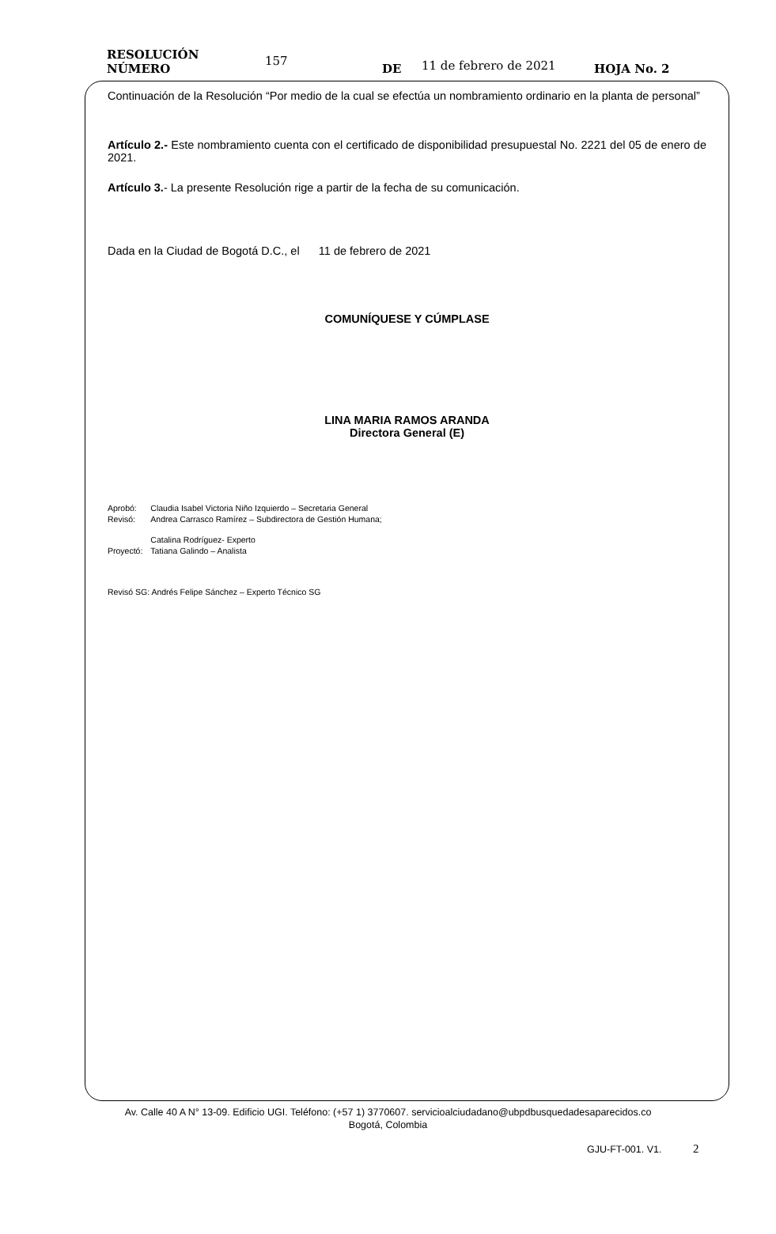RESOLUCIÓN NÚMERO 157 DE 11 de febrero de 2021 HOJA No. 2
Continuación de la Resolución “Por medio de la cual se efectúa un nombramiento ordinario en la planta de personal”
Artículo 2.- Este nombramiento cuenta con el certificado de disponibilidad presupuestal No. 2221 del 05 de enero de 2021.
Artículo 3.- La presente Resolución rige a partir de la fecha de su comunicación.
Dada en la Ciudad de Bogotá D.C., el 11 de febrero de 2021
COMUNÍQUESE Y CÚMPLASE
LINA MARIA RAMOS ARANDA
Directora General (E)
| Aprobó: | Claudia Isabel Victoria Niño Izquierdo – Secretaria General |
| Revisó: | Andrea Carrasco Ramírez – Subdirectora de Gestión Humana; |
| | Catalina Rodríguez- Experto |
| Proyectó: | Tatiana Galindo – Analista |
Revisó SG: Andrés Felipe Sánchez – Experto Técnico SG
Av. Calle 40 A N° 13-09. Edificio UGI. Teléfono: (+57 1) 3770607. servicioalciudadano@ubpdbusquedadesaparecidos.co
Bogotá, Colombia
GJU-FT-001. V1. 2